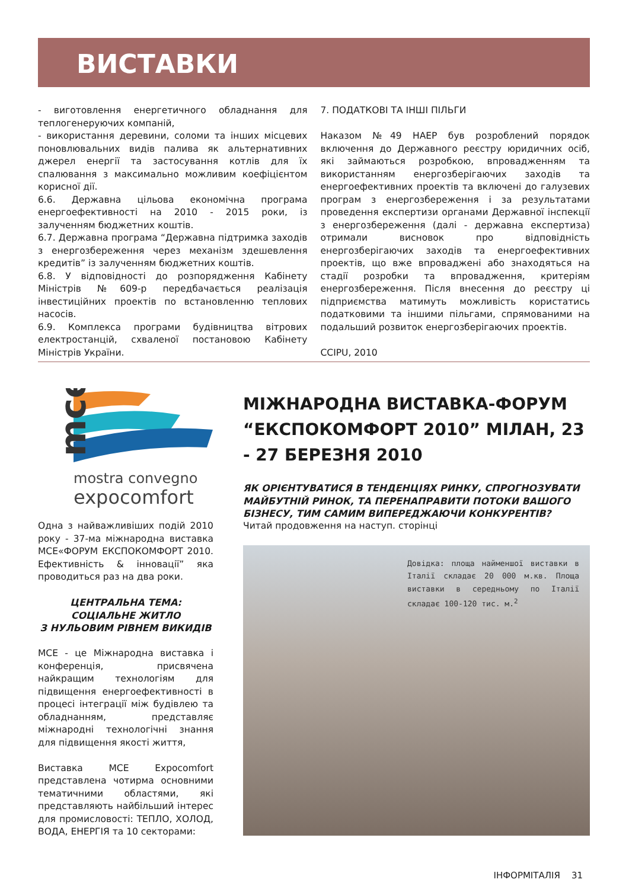ВИСТАВКИ
- виготовлення енергетичного обладнання для теплогенеруючих компаній,
- використання деревини, соломи та інших місцевих поновлювальних видів палива як альтернативних джерел енергії та застосування котлів для їх спалювання з максимально можливим коефіцієнтом корисної дії.
6.6. Державна цільова економічна програма енергоефективності на 2010 - 2015 роки, із залученням бюджетних коштів.
6.7. Державна програма “Державна підтримка заходів з енергозбереження через механізм здешевлення кредитів” із залученням бюджетних коштів.
6.8. У відповідності до розпорядження Кабінету Міністрів №609-р передбачається реалізація інвестиційних проектів по встановленню теплових насосів.
6.9. Комплекса програми будівництва вітрових електростанцій, схваленої постановою Кабінету Міністрів України.
7. ПОДАТКОВІ ТА ІНШІ ПІЛЬГИ
Наказом №49 НАЕР був розроблений порядок включення до Державного реєстру юридичних осіб, які займаються розробкою, впровадженням та використанням енергозберігаючих заходів та енергоефективних проектів та включені до галузевих програм з енергозбереження і за результатами проведення експертизи органами Державної інспекції з енергозбереження (далі - державна експертиза) отримали висновок про відповідність енергозберігаючих заходів та енергоефективних проектів, що вже впроваджені або знаходяться на стадії розробки та впровадження, критеріям енергозбереження. Після внесення до реєстру ці підприємства матимуть можливість користатись податковими та іншими пільгами, спрямованими на подальший розвиток енергозберігаючих проектів.
CCIPU, 2010
mce
mostra convegno
expocomfort
Одна з найважливіших подій 2010 року - 37-ма міжнародна виставка MCE«ФОРУМ ЕКСПОКОМФОРТ 2010. Ефективність & інновації” яка проводиться раз на два роки.
ЦЕНТРАЛЬНА ТЕМА:
СОЦІАЛЬНЕ ЖИТЛО
З НУЛЬОВИМ РІВНЕМ ВИКИДІВ
MCE - це Міжнародна виставка і конференція, присвячена найкращим технологіям для підвищення енергоефективності в процесі інтеграції між будівлею та обладнанням, представляє міжнародні технологічні знання для підвищення якості життя,
Виставка MCE Expocomfort представлена чотирма основними тематичними областями, які представляють найбільший інтерес для промисловості: ТЕПЛО, ХОЛОД, ВОДА, ЕНЕРГІЯ та 10 секторами:
МІЖНАРОДНА ВИСТАВКА-ФОРУМ “ЕКСПОКОМФОРТ 2010” МІЛАН, 23 - 27 БЕРЕЗНЯ 2010
ЯК ОРІЄНТУВАТИСЯ В ТЕНДЕНЦІЯХ РИНКУ, СПРОГНОЗУВАТИ МАЙБУТНІЙ РИНОК, ТА ПЕРЕНАПРАВИТИ ПОТОКИ ВАШОГО БІЗНЕСУ, ТИМ САМИМ ВИПЕРЕДЖАЮЧИ КОНКУРЕНТІВ?
Читай продовження на наступ. сторінці
Довідка: площа найменшої виставки в Італії складає 20 000 м.кв. Площа виставки в середньому по Італії складає 100-120 тис. м.<sup>2</sup>
ІНФОРМІТАЛІЯ 31